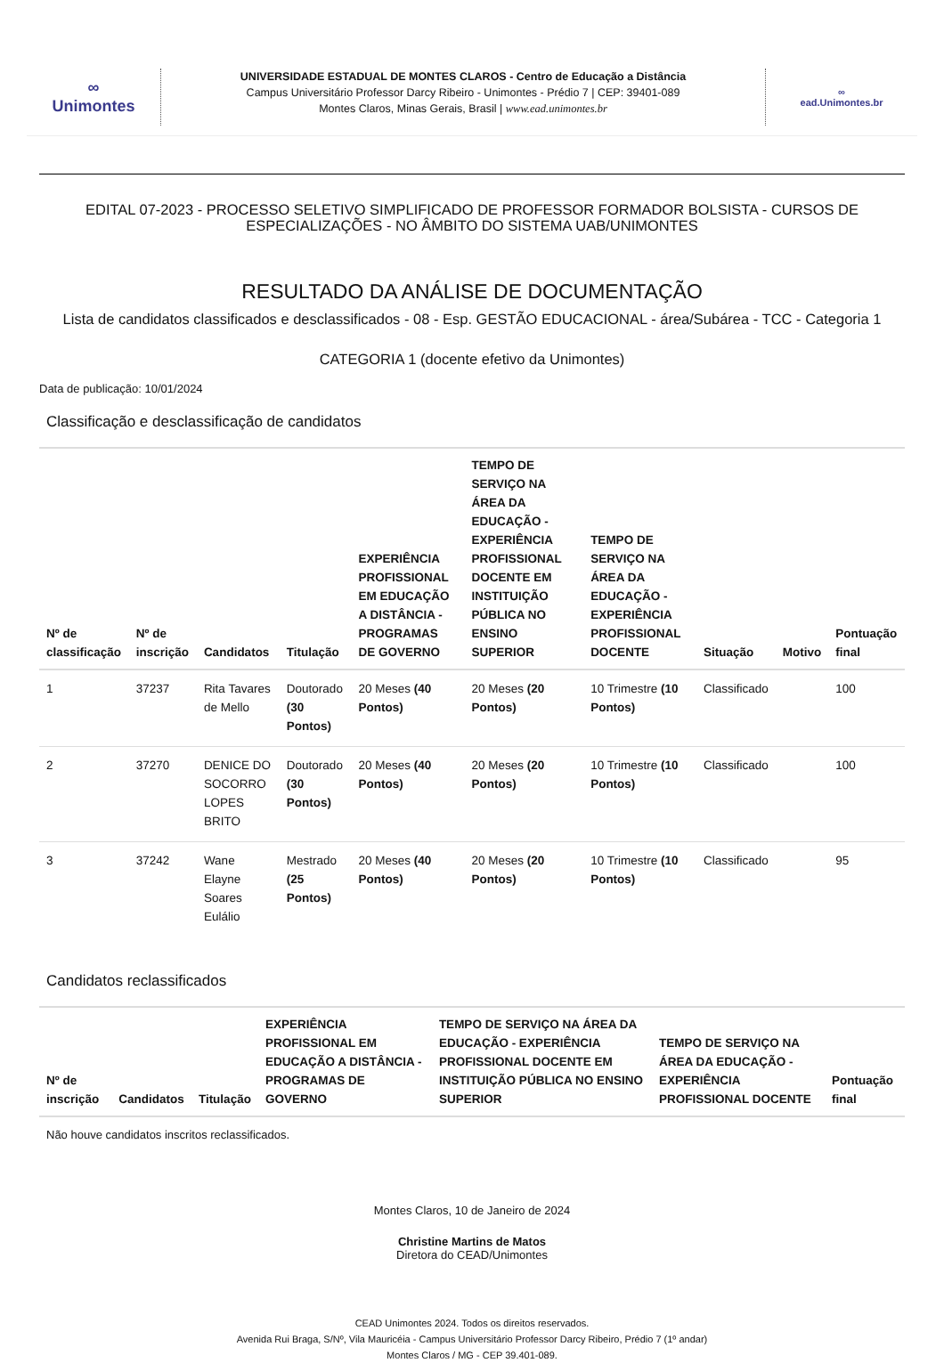∞
Unimontes
UNIVERSIDADE ESTADUAL DE MONTES CLAROS - Centro de Educação a Distância
Campus Universitário Professor Darcy Ribeiro - Unimontes - Prédio 7 | CEP: 39401-089
Montes Claros, Minas Gerais, Brasil | www.ead.unimontes.br
∞
ead.Unimontes.br
EDITAL 07-2023 - PROCESSO SELETIVO SIMPLIFICADO DE PROFESSOR FORMADOR BOLSISTA - CURSOS DE ESPECIALIZAÇÕES - NO ÂMBITO DO SISTEMA UAB/UNIMONTES
RESULTADO DA ANÁLISE DE DOCUMENTAÇÃO
Lista de candidatos classificados e desclassificados - 08 - Esp. GESTÃO EDUCACIONAL - área/Subárea - TCC - Categoria 1
CATEGORIA 1 (docente efetivo da Unimontes)
Data de publicação: 10/01/2024
Classificação e desclassificação de candidatos
| Nº de classificação | Nº de inscrição | Candidatos | Titulação | EXPERIÊNCIA PROFISSIONAL EM EDUCAÇÃO A DISTÂNCIA - PROGRAMAS DE GOVERNO | TEMPO DE SERVIÇO NA ÁREA DA EDUCAÇÃO - EXPERIÊNCIA PROFISSIONAL DOCENTE EM INSTITUIÇÃO PÚBLICA NO ENSINO SUPERIOR | TEMPO DE SERVIÇO NA ÁREA DA EDUCAÇÃO - EXPERIÊNCIA PROFISSIONAL DOCENTE | Situação | Motivo | Pontuação final |
| --- | --- | --- | --- | --- | --- | --- | --- | --- | --- |
| 1 | 37237 | Rita Tavares de Mello | Doutorado (30 Pontos) | 20 Meses (40 Pontos) | 20 Meses (20 Pontos) | 10 Trimestre (10 Pontos) | Classificado | | 100 |
| 2 | 37270 | DENICE DO SOCORRO LOPES BRITO | Doutorado (30 Pontos) | 20 Meses (40 Pontos) | 20 Meses (20 Pontos) | 10 Trimestre (10 Pontos) | Classificado | | 100 |
| 3 | 37242 | Wane Elayne Soares Eulálio | Mestrado (25 Pontos) | 20 Meses (40 Pontos) | 20 Meses (20 Pontos) | 10 Trimestre (10 Pontos) | Classificado | | 95 |
Candidatos reclassificados
| Nº de inscrição | Candidatos | Titulação | EXPERIÊNCIA PROFISSIONAL EM EDUCAÇÃO A DISTÂNCIA - PROGRAMAS DE GOVERNO | TEMPO DE SERVIÇO NA ÁREA DA EDUCAÇÃO - EXPERIÊNCIA PROFISSIONAL DOCENTE EM INSTITUIÇÃO PÚBLICA NO ENSINO SUPERIOR | TEMPO DE SERVIÇO NA ÁREA DA EDUCAÇÃO - EXPERIÊNCIA PROFISSIONAL DOCENTE | Pontuação final |
| --- | --- | --- | --- | --- | --- | --- |
Não houve candidatos inscritos reclassificados.
Montes Claros, 10 de Janeiro de 2024
Christine Martins de Matos
Diretora do CEAD/Unimontes
CEAD Unimontes 2024. Todos os direitos reservados.
Avenida Rui Braga, S/Nº, Vila Mauricéia - Campus Universitário Professor Darcy Ribeiro, Prédio 7 (1º andar)
Montes Claros / MG - CEP 39.401-089.